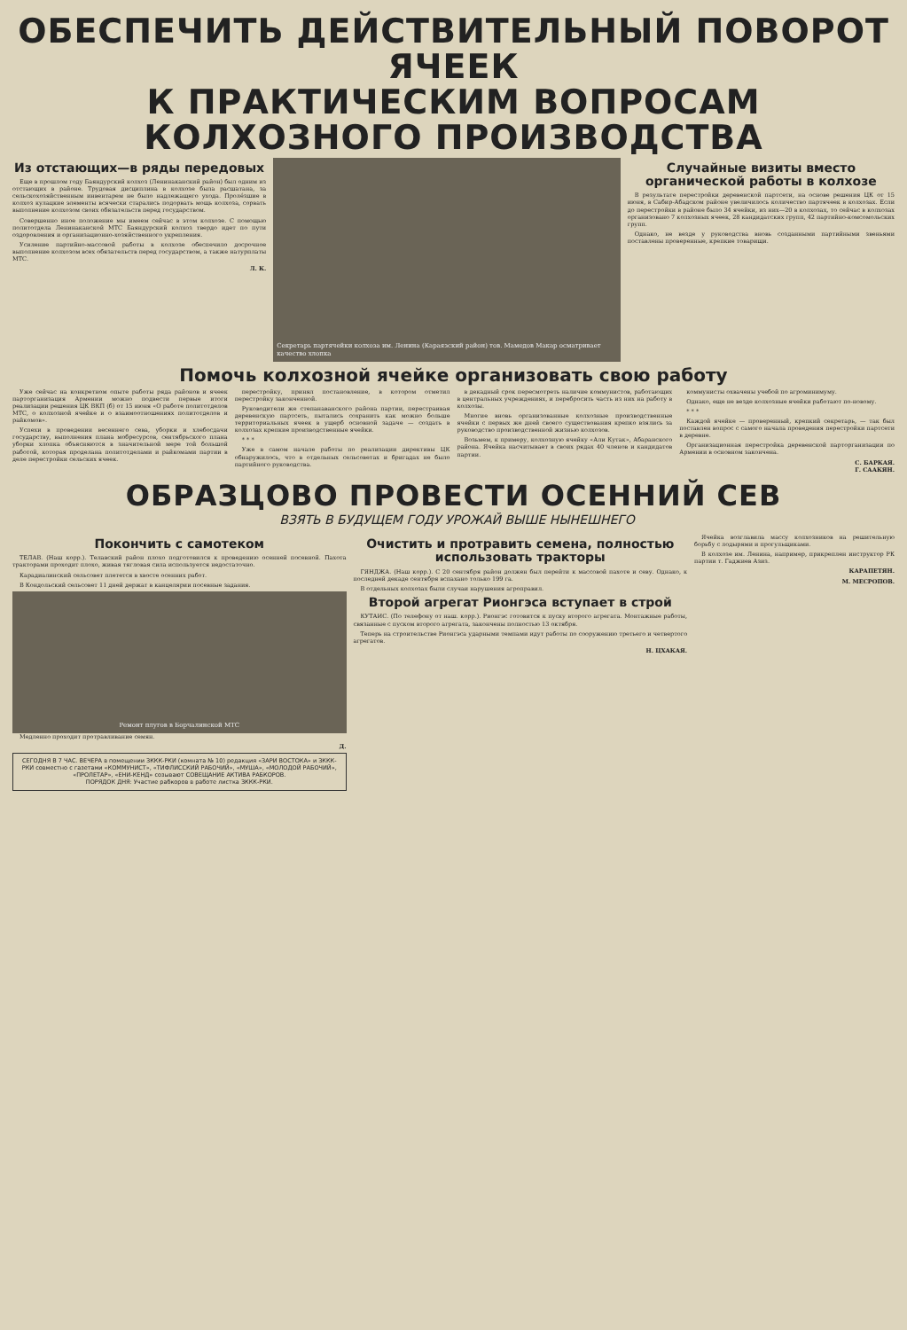ОБЕСПЕЧИТЬ ДЕЙСТВИТЕЛЬНЫЙ ПОВОРОТ ЯЧЕЕК
К ПРАКТИЧЕСКИМ ВОПРОСАМ КОЛХОЗНОГО ПРОИЗВОДСТВА
Из отстающих—в ряды передовых
Еще в прошлом году Баяндурский колхоз (Ленинаканский район) был одним из отстающих в районе. Трудовая дисциплина в колхозе была расшатана, за сельскохозяйственным инвентарем не было надлежащего ухода. Проле́зшие в колхоз кулацкие элементы всячески старались подорвать мощь колхоза, сорвать выполнение колхозом своих обязательств перед государством.
Совершенно иное положение мы имеем сейчас в этом колхозе. С помощью политотдела Ленинаканской МТС Баяндурский колхоз твердо идет по пути оздоровления и организационно-хозяйственного укрепления.
Усиление партийно-массовой работы в колхозе обеспечило досрочное выполнение колхозом всех обязательств перед государством, а также натурплаты МТС.
Л. К.
Секретарь партячейки колхоза им. Ленина (Караязский район) тов. Мамедов Макар осматривает качество хлопка
Случайные визиты вместо органической работы в колхозе
В результате перестройки деревенской партсети, на основе решения ЦК от 15 июня, в Сабир-Абадском районе увеличилось количество партячеек в колхозах. Если до перестройки в районе было 34 ячейки, из них—20 в колхозах, то сейчас в колхозах организовано 7 колхозных ячеек, 28 кандидатских групп, 42 партийно-комсомольских групп.
Однако, не везде у руководства вновь созданными партийными звеньями поставлены проверенные, крепкие товарищи.
Помочь колхозной ячейке организовать свою работу
Уже сейчас на конкретном опыте работы ряда районов и ячеек парторганизация Армении можно подвести первые итоги реализации решения ЦК ВКП (б) от 15 июня «О работе политотделов МТС, о колхозной ячейке и о взаимоотношениях политотделов и райкомов».
Успехи в проведении весеннего сева, уборки и хлебосдачи государству, выполнения плана мобресурсов, сентябрьского плана уборки хлопка объясняются в значительной мере той большой работой, которая проделана политотделами и райкомами партии в деле перестройки сельских ячеек.
перестройку, принял постановление, в котором отметил перестройку законченной.
Руководители же степанаванского района партии, перестраивая деревенскую партсеть, пытались сохранить как можно больше территориальных ячеек в ущерб основной задаче — создать в колхозах крепкие производственные ячейки.
* * *
Уже в самом начале работы по реализации директивы ЦК обнаружилось, что в отдельных сельсоветах и бригадах не было партийного руководства.
в декадный срок пересмотреть наличие коммунистов, работающих в центральных учреждениях, и перебросить часть из них на работу в колхозы.
Многие вновь организованные колхозные производственные ячейки с первых же дней своего существования крепко взялись за руководство производственной жизнью колхозов.
Возьмем, к примеру, колхозную ячейку «Али Кутак», Абаранского района. Ячейка насчитывает в своих рядах 40 членов и кандидатов партии.
коммунисты охвачены учебой по агроминимуму.
Однако, еще не везде колхозные ячейки работают по-новому.
* * *
Каждой ячейке — проверенный, крепкий секретарь, — так был поставлен вопрос с самого начала проведения перестройки партсети в деревне.
Организационная перестройка деревенской парторганизации по Армении в основном закончена.
С. БАРКАЯ.
Г. СААКЯН.
ОБРАЗЦОВО ПРОВЕСТИ ОСЕННИЙ СЕВ
ВЗЯТЬ В БУДУЩЕМ ГОДУ УРОЖАЙ ВЫШЕ НЫНЕШНЕГО
Покончить с самотеком
ТЕЛАВ. (Наш корр.). Телавский район плохо подготовился к проведению осенней посевной. Пахота тракторами проходит плохо, живая тягловая сила используется недостаточно.
Карадиалинский сельсовет плетется в хвосте осенних работ.
В Кондольский сельсовет 11 дней держат в канцелярии посевные задания.
Ремонт плугов в Борчалинской МТС
Медленно проходит протравливание семян.
Д.
СЕГОДНЯ В 7 ЧАС. ВЕЧЕРА в помещении ЗККК-РКИ (комната № 10) редакция «ЗАРИ ВОСТОКА» и ЗККК-РКИ совместно с газетами «КОММУНИСТ», «ТИФЛИССКИЙ РАБОЧИЙ», «МУША», «МОЛОДОЙ РАБОЧИЙ», «ПРОЛЕТАР», «ЕНИ-КЕНД» созывают СОВЕЩАНИЕ АКТИВА РАБКОРОВ.
ПОРЯДОК ДНЯ: Участие рабкоров в работе листка ЗККК-РКИ.
Очистить и протравить семена, полностью использовать тракторы
ГЯНДЖА. (Наш корр.). С 20 сентября район должен был перейти к массовой пахоте и севу. Однако, к последней декаде сентября вспахано только 199 га.
В отдельных колхозах были случаи нарушения агроправил.
Второй агрегат Рионгэса вступает в строй
КУТАИС. (По телефону от наш. корр.). Рионгэс готовится к пуску второго агрегата. Монтажные работы, связанные с пуском второго агрегата, закончены полностью 13 октября.
Теперь на строительстве Рионгэса ударными темпами идут работы по сооружению третьего и четвертого агрегатов.
Н. ЦХАКАЯ.
Ячейка возглавила массу колхозников на решительную борьбу с лодырями и прогульщиками.
В колхозе им. Ленина, например, прикреплен инструктор РК партии т. Гаджиев Азиз.
КАРАПЕТЯН.
М. МЕСРОПОВ.